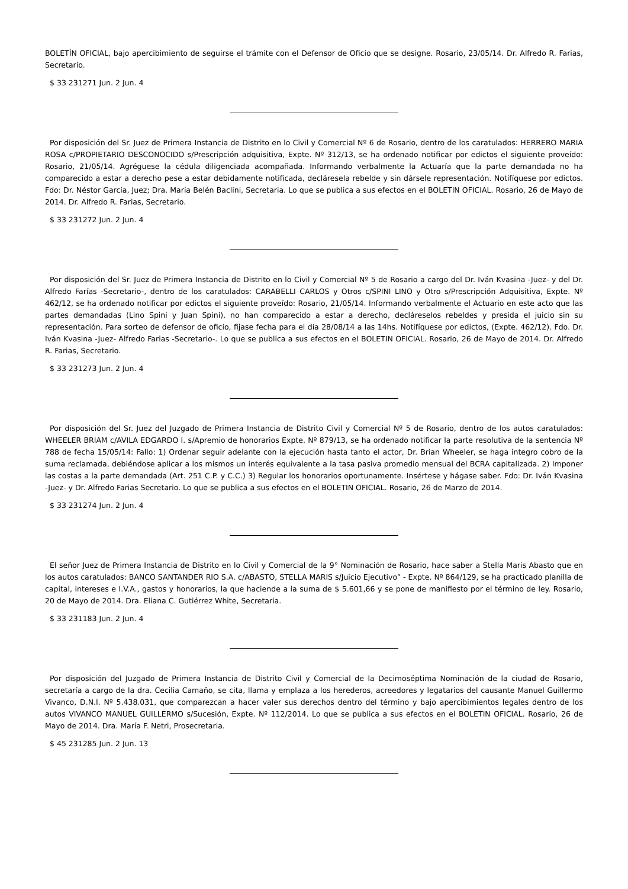BOLETÍN OFICIAL, bajo apercibimiento de seguirse el trámite con el Defensor de Oficio que se designe. Rosario, 23/05/14. Dr. Alfredo R. Farias, Secretario.
$ 33 231271 Jun. 2 Jun. 4
Por disposición del Sr. Juez de Primera Instancia de Distrito en lo Civil y Comercial Nº 6 de Rosario, dentro de los caratulados: HERRERO MARIA ROSA c/PROPIETARIO DESCONOCIDO s/Prescripción adquisitiva, Expte. Nº 312/13, se ha ordenado notificar por edictos el siguiente proveído: Rosario, 21/05/14. Agréguese la cédula diligenciada acompañada. Informando verbalmente la Actuaría que la parte demandada no ha comparecido a estar a derecho pese a estar debidamente notificada, decláresela rebelde y sin dársele representación. Notifíquese por edictos. Fdo: Dr. Néstor García, Juez; Dra. María Belén Baclini, Secretaria. Lo que se publica a sus efectos en el BOLETIN OFICIAL. Rosario, 26 de Mayo de 2014. Dr. Alfredo R. Farias, Secretario.
$ 33 231272 Jun. 2 Jun. 4
Por disposición del Sr. Juez de Primera Instancia de Distrito en lo Civil y Comercial Nº 5 de Rosario a cargo del Dr. Iván Kvasina -Juez- y del Dr. Alfredo Farías -Secretario-, dentro de los caratulados: CARABELLI CARLOS y Otros c/SPINI LINO y Otro s/Prescripción Adquisitiva, Expte. Nº 462/12, se ha ordenado notificar por edictos el siguiente proveído: Rosario, 21/05/14. Informando verbalmente el Actuario en este acto que las partes demandadas (Lino Spini y Juan Spini), no han comparecido a estar a derecho, decláreselos rebeldes y presida el juicio sin su representación. Para sorteo de defensor de oficio, fijase fecha para el día 28/08/14 a las 14hs. Notifíquese por edictos, (Expte. 462/12). Fdo. Dr. Iván Kvasina -Juez- Alfredo Farias -Secretario-. Lo que se publica a sus efectos en el BOLETIN OFICIAL. Rosario, 26 de Mayo de 2014. Dr. Alfredo R. Farias, Secretario.
$ 33 231273 Jun. 2 Jun. 4
Por disposición del Sr. Juez del Juzgado de Primera Instancia de Distrito Civil y Comercial Nº 5 de Rosario, dentro de los autos caratulados: WHEELER BRIAM c/AVILA EDGARDO I. s/Apremio de honorarios Expte. Nº 879/13, se ha ordenado notificar la parte resolutiva de la sentencia Nº 788 de fecha 15/05/14: Fallo: 1) Ordenar seguir adelante con la ejecución hasta tanto el actor, Dr. Brian Wheeler, se haga integro cobro de la suma reclamada, debiéndose aplicar a los mismos un interés equivalente a la tasa pasiva promedio mensual del BCRA capitalizada. 2) Imponer las costas a la parte demandada (Art. 251 C.P. y C.C.) 3) Regular los honorarios oportunamente. Insértese y hágase saber. Fdo: Dr. Iván Kvasina -Juez- y Dr. Alfredo Farias Secretario. Lo que se publica a sus efectos en el BOLETIN OFICIAL. Rosario, 26 de Marzo de 2014.
$ 33 231274 Jun. 2 Jun. 4
El señor Juez de Primera Instancia de Distrito en lo Civil y Comercial de la 9° Nominación de Rosario, hace saber a Stella Maris Abasto que en los autos caratulados: BANCO SANTANDER RIO S.A. c/ABASTO, STELLA MARIS s/Juicio Ejecutivo” - Expte. Nº 864/129, se ha practicado planilla de capital, intereses e I.V.A., gastos y honorarios, la que haciende a la suma de $ 5.601,66 y se pone de manifiesto por el término de ley. Rosario, 20 de Mayo de 2014. Dra. Eliana C. Gutiérrez White, Secretaria.
$ 33 231183 Jun. 2 Jun. 4
Por disposición del Juzgado de Primera Instancia de Distrito Civil y Comercial de la Decimoséptima Nominación de la ciudad de Rosario, secretaría a cargo de la dra. Cecilia Camaño, se cita, llama y emplaza a los herederos, acreedores y legatarios del causante Manuel Guillermo Vivanco, D.N.I. Nº 5.438.031, que comparezcan a hacer valer sus derechos dentro del término y bajo apercibimientos legales dentro de los autos VIVANCO MANUEL GUILLERMO s/Sucesión, Expte. Nº 112/2014. Lo que se publica a sus efectos en el BOLETIN OFICIAL. Rosario, 26 de Mayo de 2014. Dra. María F. Netri, Prosecretaria.
$ 45 231285 Jun. 2 Jun. 13